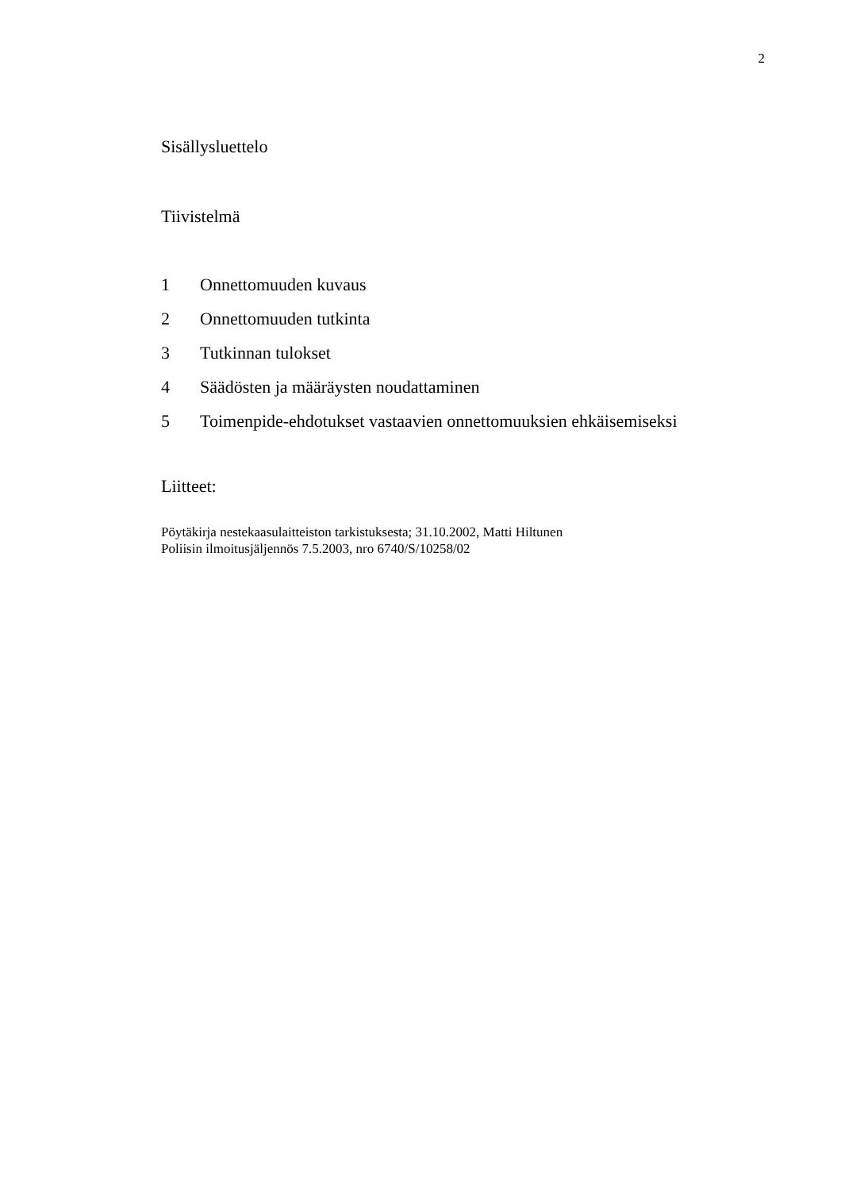2
Sisällysluettelo
Tiivistelmä
1 Onnettomuuden kuvaus
2 Onnettomuuden tutkinta
3 Tutkinnan tulokset
4 Säädösten ja määräysten noudattaminen
5 Toimenpide-ehdotukset vastaavien onnettomuuksien ehkäisemiseksi
Liitteet:
Pöytäkirja nestekaasulaitteiston tarkistuksesta; 31.10.2002, Matti Hiltunen
Poliisin ilmoitusjäljennös 7.5.2003, nro 6740/S/10258/02